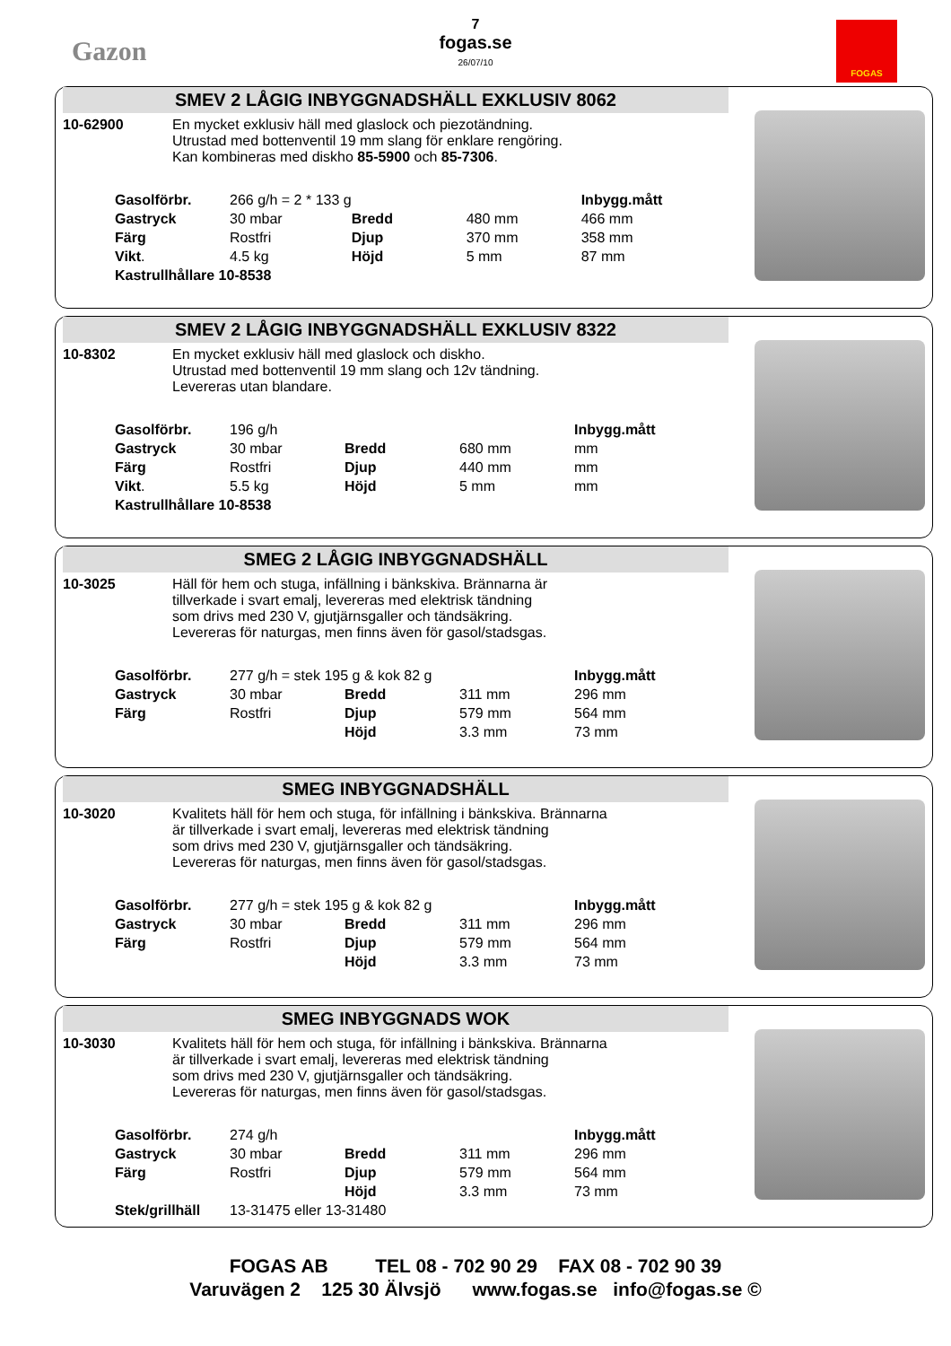Gazon
7
fogas.se
26/07/10
FOGAS
SMEV 2 LÅGIG INBYGGNADSHÄLL EXKLUSIV 8062
10-62900 En mycket exklusiv häll med glaslock och piezotändning.
Utrustad med bottenventil 19 mm slang för enklare rengöring.
Kan kombineras med diskho 85-5900 och 85-7306.
| Gasolförbr. | 266 g/h = 2 * 133 g | | | Inbygg.mått |
| Gastryck | 30 mbar | Bredd | 480 mm | 466 mm |
| Färg | Rostfri | Djup | 370 mm | 358 mm |
| Vikt . | 4.5 kg | Höjd | 5 mm | 87 mm |
| Kastrullhållare 10-8538 | | | | |
SMEV 2 LÅGIG INBYGGNADSHÄLL EXKLUSIV 8322
10-8302 En mycket exklusiv häll med glaslock och diskho.
Utrustad med bottenventil 19 mm slang och 12v tändning.
Levereras utan blandare.
| Gasolförbr. | 196 g/h | | | Inbygg.mått |
| Gastryck | 30 mbar | Bredd | 680 mm | mm |
| Färg | Rostfri | Djup | 440 mm | mm |
| Vikt . | 5.5 kg | Höjd | 5 mm | mm |
| Kastrullhållare 10-8538 | | | | |
SMEG 2 LÅGIG INBYGGNADSHÄLL
10-3025 Häll för hem och stuga, infällning i bänkskiva. Brännarna är
tillverkade i svart emalj, levereras med elektrisk tändning
som drivs med 230 V, gjutjärnsgaller och tändsäkring.
Levereras för naturgas, men finns även för gasol/stadsgas.
| Gasolförbr. | 277 g/h = stek 195 g & kok 82 g | | | Inbygg.mått |
| Gastryck | 30 mbar | Bredd | 311 mm | 296 mm |
| Färg | Rostfri | Djup | 579 mm | 564 mm |
| | | Höjd | 3.3 mm | 73 mm |
SMEG INBYGGNADSHÄLL
10-3020 Kvalitets häll för hem och stuga, för infällning i bänkskiva. Brännarna
är tillverkade i svart emalj, levereras med elektrisk tändning
som drivs med 230 V, gjutjärnsgaller och tändsäkring.
Levereras för naturgas, men finns även för gasol/stadsgas.
| Gasolförbr. | 277 g/h = stek 195 g & kok 82 g | | | Inbygg.mått |
| Gastryck | 30 mbar | Bredd | 311 mm | 296 mm |
| Färg | Rostfri | Djup | 579 mm | 564 mm |
| | | Höjd | 3.3 mm | 73 mm |
SMEG INBYGGNADS WOK
10-3030 Kvalitets häll för hem och stuga, för infällning i bänkskiva. Brännarna
är tillverkade i svart emalj, levereras med elektrisk tändning
som drivs med 230 V, gjutjärnsgaller och tändsäkring.
Levereras för naturgas, men finns även för gasol/stadsgas.
| Gasolförbr. | 274 g/h | | | Inbygg.mått |
| Gastryck | 30 mbar | Bredd | 311 mm | 296 mm |
| Färg | Rostfri | Djup | 579 mm | 564 mm |
| | | Höjd | 3.3 mm | 73 mm |
| Stek/grillhäll | 13-31475 eller 13-31480 | | | |
FOGAS AB TEL 08 - 702 90 29 FAX 08 - 702 90 39
Varuvägen 2 125 30 Älvsjö www.fogas.se info@fogas.se ©